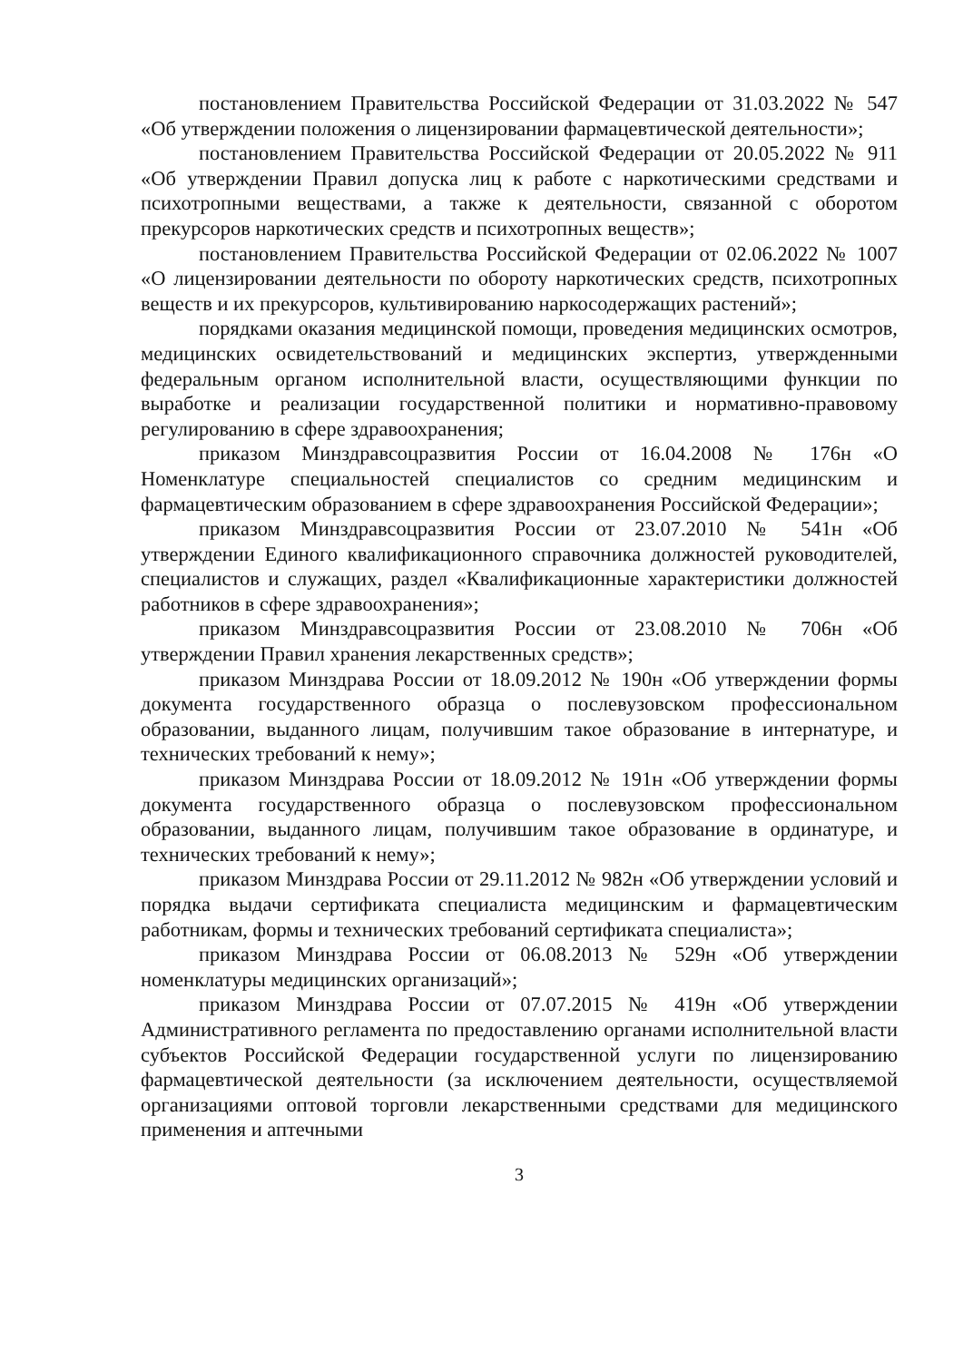постановлением Правительства Российской Федерации от 31.03.2022 № 547 «Об утверждении положения о лицензировании фармацевтической деятельности»;
постановлением Правительства Российской Федерации от 20.05.2022 № 911 «Об утверждении Правил допуска лиц к работе с наркотическими средствами и психотропными веществами, а также к деятельности, связанной с оборотом прекурсоров наркотических средств и психотропных веществ»;
постановлением Правительства Российской Федерации от 02.06.2022 № 1007 «О лицензировании деятельности по обороту наркотических средств, психотропных веществ и их прекурсоров, культивированию наркосодержащих растений»;
порядками оказания медицинской помощи, проведения медицинских осмотров, медицинских освидетельствований и медицинских экспертиз, утвержденными федеральным органом исполнительной власти, осуществляющими функции по выработке и реализации государственной политики и нормативно-правовому регулированию в сфере здравоохранения;
приказом Минздравсоцразвития России от 16.04.2008 № 176н «О Номенклатуре специальностей специалистов со средним медицинским и фармацевтическим образованием в сфере здравоохранения Российской Федерации»;
приказом Минздравсоцразвития России от 23.07.2010 № 541н «Об утверждении Единого квалификационного справочника должностей руководителей, специалистов и служащих, раздел «Квалификационные характеристики должностей работников в сфере здравоохранения»;
приказом Минздравсоцразвития России от 23.08.2010 № 706н «Об утверждении Правил хранения лекарственных средств»;
приказом Минздрава России от 18.09.2012 № 190н «Об утверждении формы документа государственного образца о послевузовском профессиональном образовании, выданного лицам, получившим такое образование в интернатуре, и технических требований к нему»;
приказом Минздрава России от 18.09.2012 № 191н «Об утверждении формы документа государственного образца о послевузовском профессиональном образовании, выданного лицам, получившим такое образование в ординатуре, и технических требований к нему»;
приказом Минздрава России от 29.11.2012 № 982н «Об утверждении условий и порядка выдачи сертификата специалиста медицинским и фармацевтическим работникам, формы и технических требований сертификата специалиста»;
приказом Минздрава России от 06.08.2013 № 529н «Об утверждении номенклатуры медицинских организаций»;
приказом Минздрава России от 07.07.2015 № 419н «Об утверждении Административного регламента по предоставлению органами исполнительной власти субъектов Российской Федерации государственной услуги по лицензированию фармацевтической деятельности (за исключением деятельности, осуществляемой организациями оптовой торговли лекарственными средствами для медицинского применения и аптечными
3